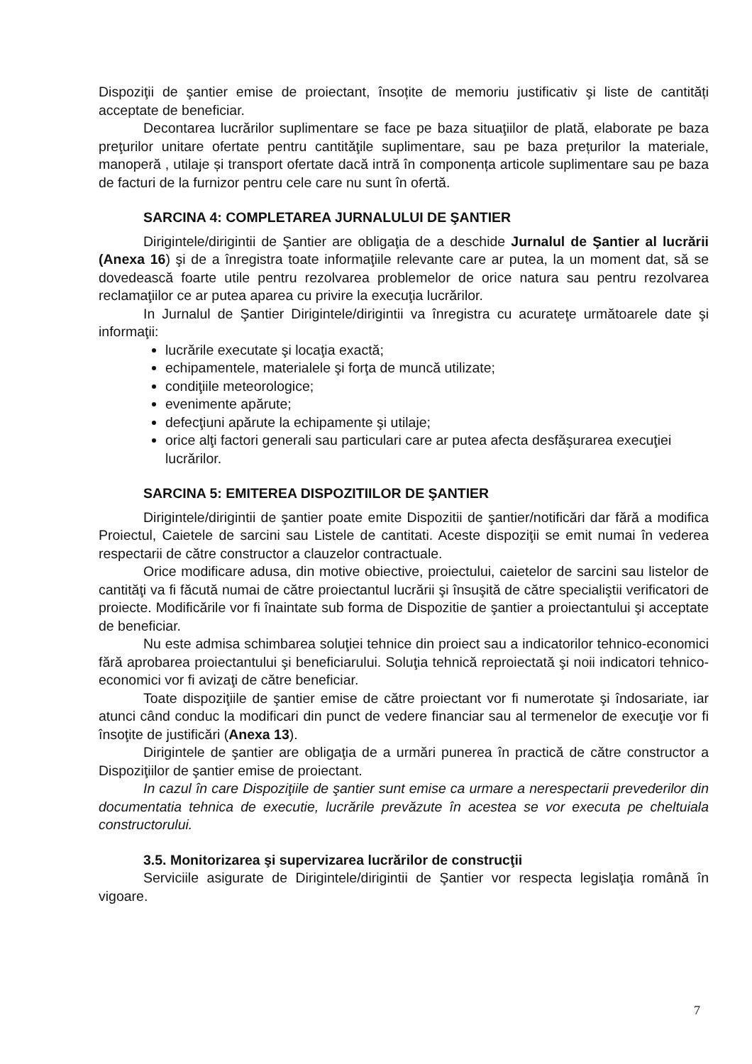Dispoziţii de şantier emise de proiectant, însoțite de memoriu justificativ şi liste de cantități acceptate de beneficiar.
Decontarea lucrărilor suplimentare se face pe baza situaţiilor de plată, elaborate pe baza preţurilor unitare ofertate pentru cantităţile suplimentare, sau pe baza prețurilor la materiale, manoperă , utilaje și transport ofertate dacă intră în componența articole suplimentare sau pe baza de facturi de la furnizor pentru cele care nu sunt în ofertă.
SARCINA 4: COMPLETAREA JURNALULUI DE ŞANTIER
Dirigintele/dirigintii de Şantier are obligaţia de a deschide Jurnalul de Şantier al lucrării (Anexa 16) şi de a înregistra toate informaţiile relevante care ar putea, la un moment dat, să se dovedească foarte utile pentru rezolvarea problemelor de orice natura sau pentru rezolvarea reclamaţiilor ce ar putea aparea cu privire la execuţia lucrărilor.
In Jurnalul de Şantier Dirigintele/dirigintii va înregistra cu acurateţe următoarele date şi informaţii:
lucrările executate şi locaţia exactă;
echipamentele, materialele şi forţa de muncă utilizate;
condiţiile meteorologice;
evenimente apărute;
defecţiuni apărute la echipamente şi utilaje;
orice alţi factori generali sau particulari care ar putea afecta desfăşurarea execuţiei lucrărilor.
SARCINA 5: EMITEREA DISPOZITIILOR DE ŞANTIER
Dirigintele/dirigintii de şantier poate emite Dispozitii de şantier/notificări dar fără a modifica Proiectul, Caietele de sarcini sau Listele de cantitati. Aceste dispoziţii se emit numai în vederea respectarii de către constructor a clauzelor contractuale.
Orice modificare adusa, din motive obiective, proiectului, caietelor de sarcini sau listelor de cantităţi va fi făcută numai de către proiectantul lucrării şi însuşită de către specialiştii verificatori de proiecte. Modificările vor fi înaintate sub forma de Dispozitie de şantier a proiectantului şi acceptate de beneficiar.
Nu este admisa schimbarea soluţiei tehnice din proiect sau a indicatorilor tehnico-economici fără aprobarea proiectantului şi beneficiarului. Soluţia tehnică reproiectată şi noii indicatori tehnico-economici vor fi avizaţi de către beneficiar.
Toate dispoziţiile de şantier emise de către proiectant vor fi numerotate şi îndosariate, iar atunci când conduc la modificari din punct de vedere financiar sau al termenelor de execuţie vor fi însoţite de justificări (Anexa 13).
Dirigintele de şantier are obligaţia de a urmări punerea în practică de către constructor a Dispoziţiilor de şantier emise de proiectant.
In cazul în care Dispoziţiile de şantier sunt emise ca urmare a nerespectarii prevederilor din documentatia tehnica de executie, lucrările prevăzute în acestea se vor executa pe cheltuiala constructorului.
3.5. Monitorizarea şi supervizarea lucrărilor de construcţii
Serviciile asigurate de Dirigintele/dirigintii de Şantier vor respecta legislaţia română în vigoare.
7